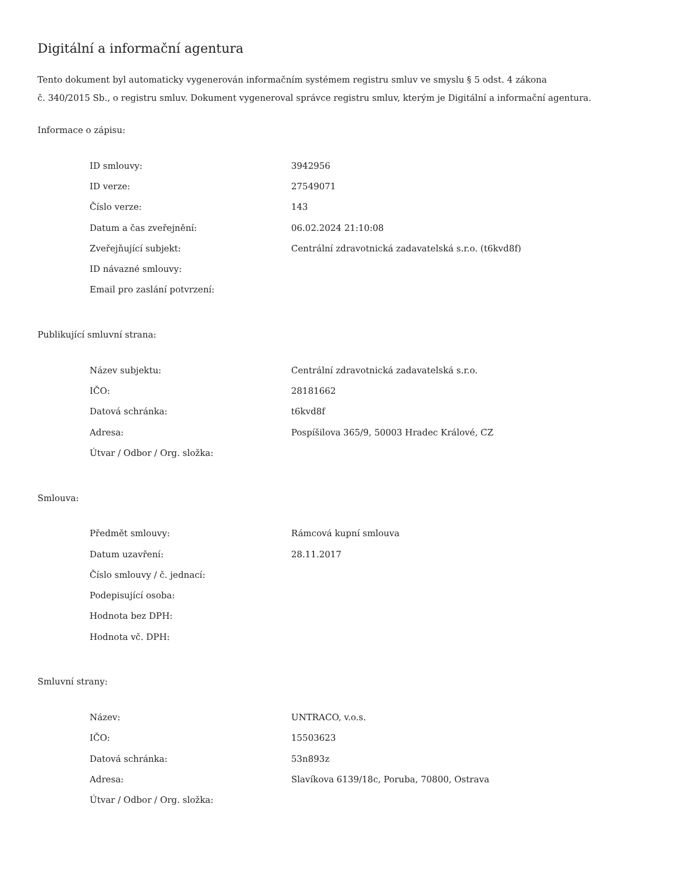Digitální a informační agentura
Tento dokument byl automaticky vygenerován informačním systémem registru smluv ve smyslu § 5 odst. 4 zákona
č. 340/2015 Sb., o registru smluv. Dokument vygeneroval správce registru smluv, kterým je Digitální a informační agentura.
Informace o zápisu:
| ID smlouvy: | 3942956 |
| ID verze: | 27549071 |
| Číslo verze: | 143 |
| Datum a čas zveřejnění: | 06.02.2024 21:10:08 |
| Zveřejňující subjekt: | Centrální zdravotnická zadavatelská s.r.o. (t6kvd8f) |
| ID návazné smlouvy: | |
| Email pro zaslání potvrzení: | |
Publikující smluvní strana:
| Název subjektu: | Centrální zdravotnická zadavatelská s.r.o. |
| IČO: | 28181662 |
| Datová schránka: | t6kvd8f |
| Adresa: | Pospíšilova 365/9, 50003 Hradec Králové, CZ |
| Útvar / Odbor / Org. složka: | |
Smlouva:
| Předmět smlouvy: | Rámcová kupní smlouva |
| Datum uzavření: | 28.11.2017 |
| Číslo smlouvy / č. jednací: | |
| Podepisující osoba: | |
| Hodnota bez DPH: | |
| Hodnota vč. DPH: | |
Smluvní strany:
| Název: | UNTRACO, v.o.s. |
| IČO: | 15503623 |
| Datová schránka: | 53n893z |
| Adresa: | Slavíkova 6139/18c, Poruba, 70800, Ostrava |
| Útvar / Odbor / Org. složka: | |